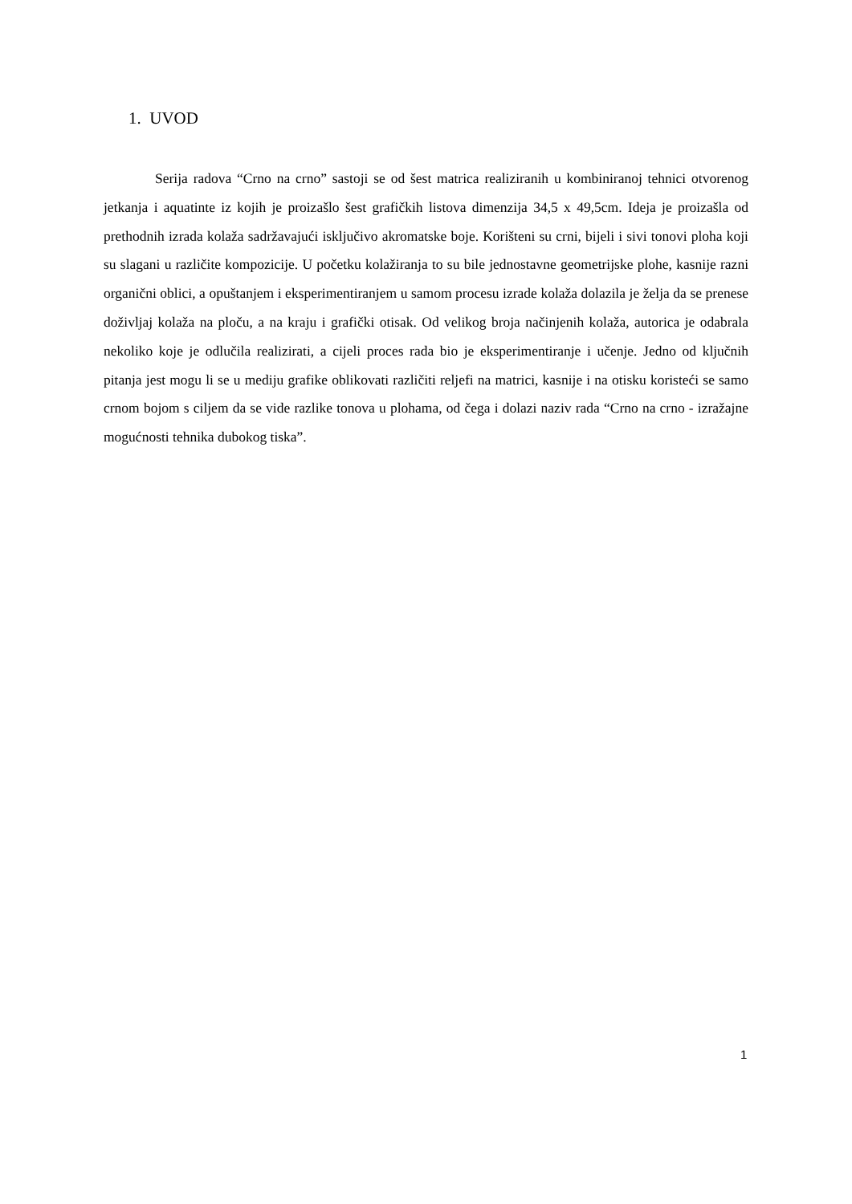1. UVOD
Serija radova “Crno na crno” sastoji se od šest matrica realiziranih u kombiniranoj tehnici otvorenog jetkanja i aquatinte iz kojih je proizašlo šest grafičkih listova dimenzija 34,5 x 49,5cm. Ideja je proizašla od prethodnih izrada kolaža sadržavajući isključivo akromatske boje. Korišteni su crni, bijeli i sivi tonovi ploha koji su slagani u različite kompozicije. U početku kolažiranja to su bile jednostavne geometrijske plohe, kasnije razni organični oblici, a opuštanjem i eksperimentiranjem u samom procesu izrade kolaža dolazila je želja da se prenese doživljaj kolaža na ploču, a na kraju i grafički otisak. Od velikog broja načinjenih kolaža, autorica je odabrala nekoliko koje je odlučila realizirati, a cijeli proces rada bio je eksperimentiranje i učenje. Jedno od ključnih pitanja jest mogu li se u mediju grafike oblikovati različiti reljefi na matrici, kasnije i na otisku koristeći se samo crnom bojom s ciljem da se vide razlike tonova u plohama, od čega i dolazi naziv rada “Crno na crno - izražajne mogućnosti tehnika dubokog tiska”.
1